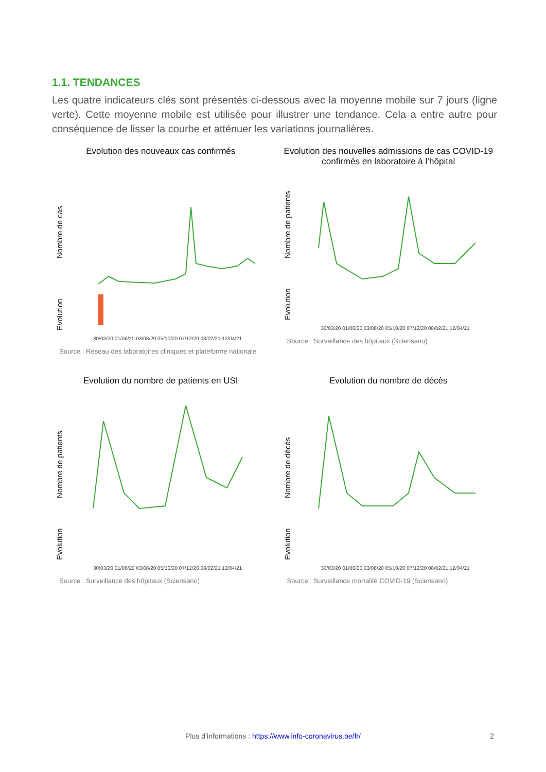1.1. TENDANCES
Les quatre indicateurs clés sont présentés ci-dessous avec la moyenne mobile sur 7 jours (ligne verte). Cette moyenne mobile est utilisée pour illustrer une tendance. Cela a entre autre pour conséquence de lisser la courbe et atténuer les variations journalières.
Evolution des nouveaux cas confirmés
Nombre de cas
Evolution
30/03/20 01/06/20 03/08/20 05/10/20 07/12/20 08/02/21 12/04/21
Source : Réseau des laboratoires cliniques et plateforme nationale
Evolution des nouvelles admissions de cas COVID-19 confirmés en laboratoire à l’hôpital
Nombre de patients
Evolution
30/03/20 01/06/20 03/08/20 05/10/20 07/12/20 08/02/21 12/04/21
Source : Surveillance des hôpitaux (Sciensano)
Evolution du nombre de patients en USI
Nombre de patients
Evolution
30/03/20 01/06/20 03/08/20 05/10/20 07/12/20 08/02/21 12/04/21
Source : Surveillance des hôpitaux (Sciensano)
Evolution du nombre de décès
Nombre de décès
Evolution
30/03/20 01/06/20 03/08/20 05/10/20 07/12/20 08/02/21 12/04/21
Source : Surveillance mortalité COVID-19 (Sciensano)
Plus d’informations : https://www.info-coronavirus.be/fr/ 2